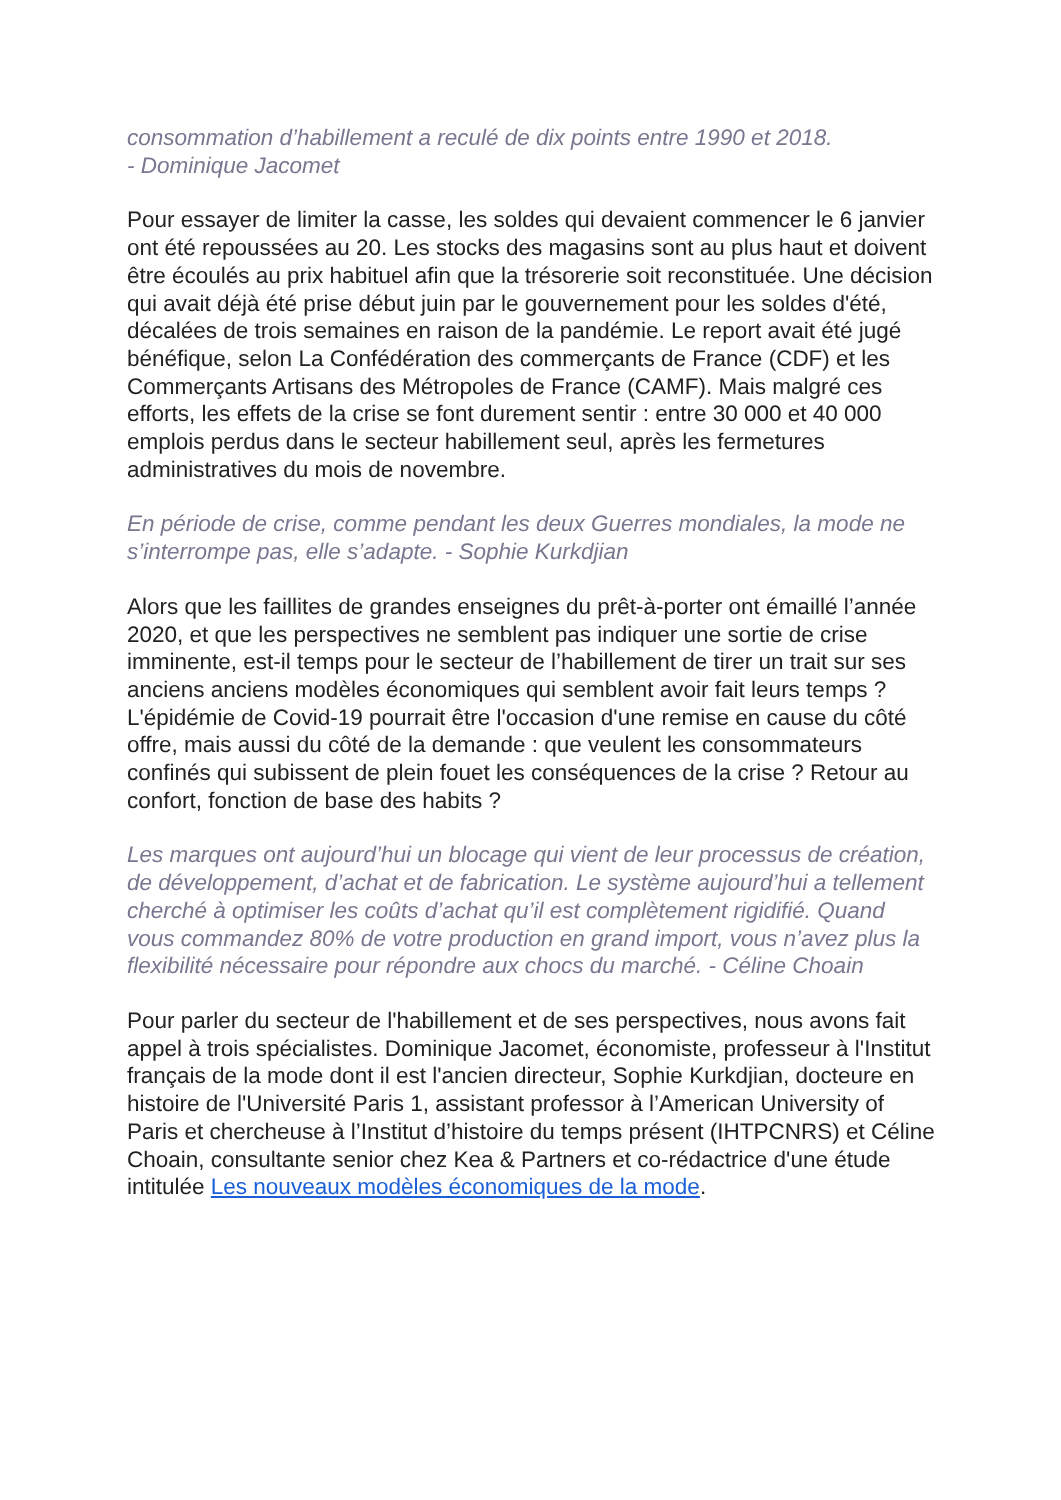consommation d’habillement a reculé de dix points entre 1990 et 2018.
- Dominique Jacomet
Pour essayer de limiter la casse, les soldes qui devaient commencer le 6 janvier ont été repoussées au 20. Les stocks des magasins sont au plus haut et doivent être écoulés au prix habituel afin que la trésorerie soit reconstituée. Une décision qui avait déjà été prise début juin par le gouvernement pour les soldes d'été, décalées de trois semaines en raison de la pandémie. Le report avait été jugé bénéfique, selon La Confédération des commerçants de France (CDF) et les Commerçants Artisans des Métropoles de France (CAMF). Mais malgré ces efforts, les effets de la crise se font durement sentir : entre 30 000 et 40 000 emplois perdus dans le secteur habillement seul, après les fermetures administratives du mois de novembre.
En période de crise, comme pendant les deux Guerres mondiales, la mode ne s’interrompe pas, elle s’adapte. - Sophie Kurkdjian
Alors que les faillites de grandes enseignes du prêt-à-porter ont émaillé l’année 2020, et que les perspectives ne semblent pas indiquer une sortie de crise imminente, est-il temps pour le secteur de l’habillement de tirer un trait sur ses anciens anciens modèles économiques qui semblent avoir fait leurs temps ? L'épidémie de Covid-19 pourrait être l'occasion d'une remise en cause du côté offre, mais aussi du côté de la demande : que veulent les consommateurs confinés qui subissent de plein fouet les conséquences de la crise ? Retour au confort, fonction de base des habits ?
Les marques ont aujourd’hui un blocage qui vient de leur processus de création, de développement, d’achat et de fabrication. Le système aujourd’hui a tellement cherché à optimiser les coûts d’achat qu’il est complètement rigidifié. Quand vous commandez 80% de votre production en grand import, vous n’avez plus la flexibilité nécessaire pour répondre aux chocs du marché. - Céline Choain
Pour parler du secteur de l'habillement et de ses perspectives, nous avons fait appel à trois spécialistes. Dominique Jacomet, économiste, professeur à l'Institut français de la mode dont il est l'ancien directeur, Sophie Kurkdjian, docteure en histoire de l'Université Paris 1, assistant professor à l’American University of Paris et chercheuse à l’Institut d’histoire du temps présent (IHTPCNRS) et Céline Choain, consultante senior chez Kea & Partners et co-rédactrice d'une étude intitulée Les nouveaux modèles économiques de la mode.